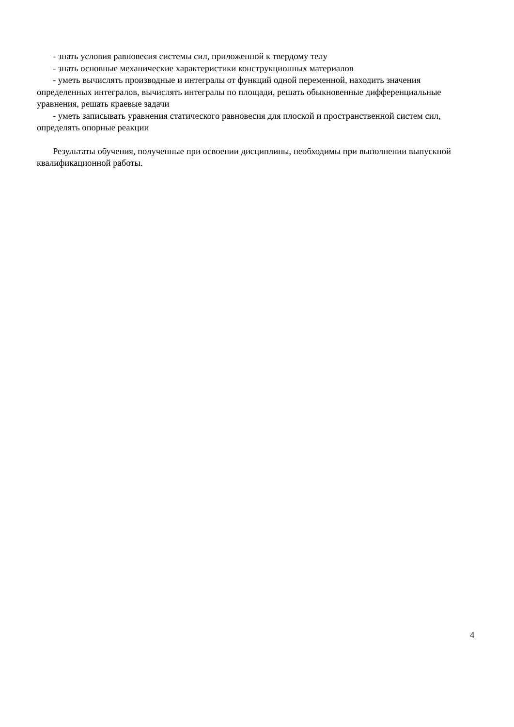- знать условия равновесия системы сил, приложенной к твердому телу
- знать основные механические характеристики конструкционных материалов
- уметь вычислять производные и интегралы от функций одной переменной, находить значения определенных интегралов, вычислять интегралы по площади, решать обыкновенные дифференциальные уравнения, решать краевые задачи
- уметь записывать уравнения статического равновесия для плоской и пространственной систем сил, определять опорные реакции
Результаты обучения, полученные при освоении дисциплины, необходимы при выполнении выпускной квалификационной работы.
4